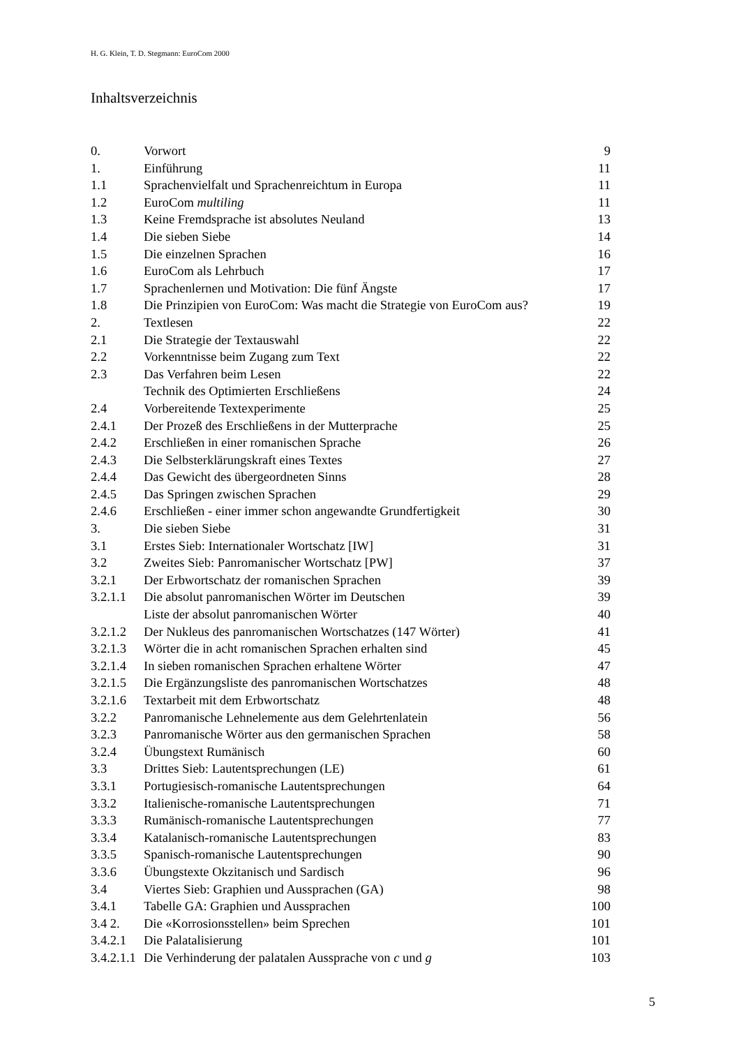H. G. Klein, T. D. Stegmann: EuroCom 2000
Inhaltsverzeichnis
| 0. | Vorwort | 9 |
| 1. | Einführung | 11 |
| 1.1 | Sprachenvielfalt und Sprachenreichtum in Europa | 11 |
| 1.2 | EuroCom multiling | 11 |
| 1.3 | Keine Fremdsprache ist absolutes Neuland | 13 |
| 1.4 | Die sieben Siebe | 14 |
| 1.5 | Die einzelnen Sprachen | 16 |
| 1.6 | EuroCom als Lehrbuch | 17 |
| 1.7 | Sprachenlernen und Motivation: Die fünf Ängste | 17 |
| 1.8 | Die Prinzipien von EuroCom: Was macht die Strategie von EuroCom aus? | 19 |
| 2. | Textlesen | 22 |
| 2.1 | Die Strategie der Textauswahl | 22 |
| 2.2 | Vorkenntnisse beim Zugang zum Text | 22 |
| 2.3 | Das Verfahren beim Lesen | 22 |
| | Technik des Optimierten Erschließens | 24 |
| 2.4 | Vorbereitende Textexperimente | 25 |
| 2.4.1 | Der Prozeß des Erschließens in der Mutterprache | 25 |
| 2.4.2 | Erschließen in einer romanischen Sprache | 26 |
| 2.4.3 | Die Selbsterklärungskraft eines Textes | 27 |
| 2.4.4 | Das Gewicht des übergeordneten Sinns | 28 |
| 2.4.5 | Das Springen zwischen Sprachen | 29 |
| 2.4.6 | Erschließen - einer immer schon angewandte Grundfertigkeit | 30 |
| 3. | Die sieben Siebe | 31 |
| 3.1 | Erstes Sieb: Internationaler Wortschatz [IW] | 31 |
| 3.2 | Zweites Sieb: Panromanischer Wortschatz [PW] | 37 |
| 3.2.1 | Der Erbwortschatz der romanischen Sprachen | 39 |
| 3.2.1.1 | Die absolut panromanischen Wörter im Deutschen | 39 |
| | Liste der absolut panromanischen Wörter | 40 |
| 3.2.1.2 | Der Nukleus des panromanischen Wortschatzes (147 Wörter) | 41 |
| 3.2.1.3 | Wörter die in acht romanischen Sprachen erhalten sind | 45 |
| 3.2.1.4 | In sieben romanischen Sprachen erhaltene Wörter | 47 |
| 3.2.1.5 | Die Ergänzungsliste des panromanischen Wortschatzes | 48 |
| 3.2.1.6 | Textarbeit mit dem Erbwortschatz | 48 |
| 3.2.2 | Panromanische Lehnelemente aus dem Gelehrtenlatein | 56 |
| 3.2.3 | Panromanische Wörter aus den germanischen Sprachen | 58 |
| 3.2.4 | Übungstext Rumänisch | 60 |
| 3.3 | Drittes Sieb: Lautentsprechungen (LE) | 61 |
| 3.3.1 | Portugiesisch-romanische Lautentsprechungen | 64 |
| 3.3.2 | Italienische-romanische Lautentsprechungen | 71 |
| 3.3.3 | Rumänisch-romanische Lautentsprechungen | 77 |
| 3.3.4 | Katalanisch-romanische Lautentsprechungen | 83 |
| 3.3.5 | Spanisch-romanische Lautentsprechungen | 90 |
| 3.3.6 | Übungstexte Okzitanisch und Sardisch | 96 |
| 3.4 | Viertes Sieb: Graphien und Aussprachen (GA) | 98 |
| 3.4.1 | Tabelle GA: Graphien und Aussprachen | 100 |
| 3.4 2. | Die «Korrosionsstellen» beim Sprechen | 101 |
| 3.4.2.1 | Die Palatalisierung | 101 |
| 3.4.2.1.1 | Die Verhinderung der palatalen Aussprache von c und g | 103 |
5